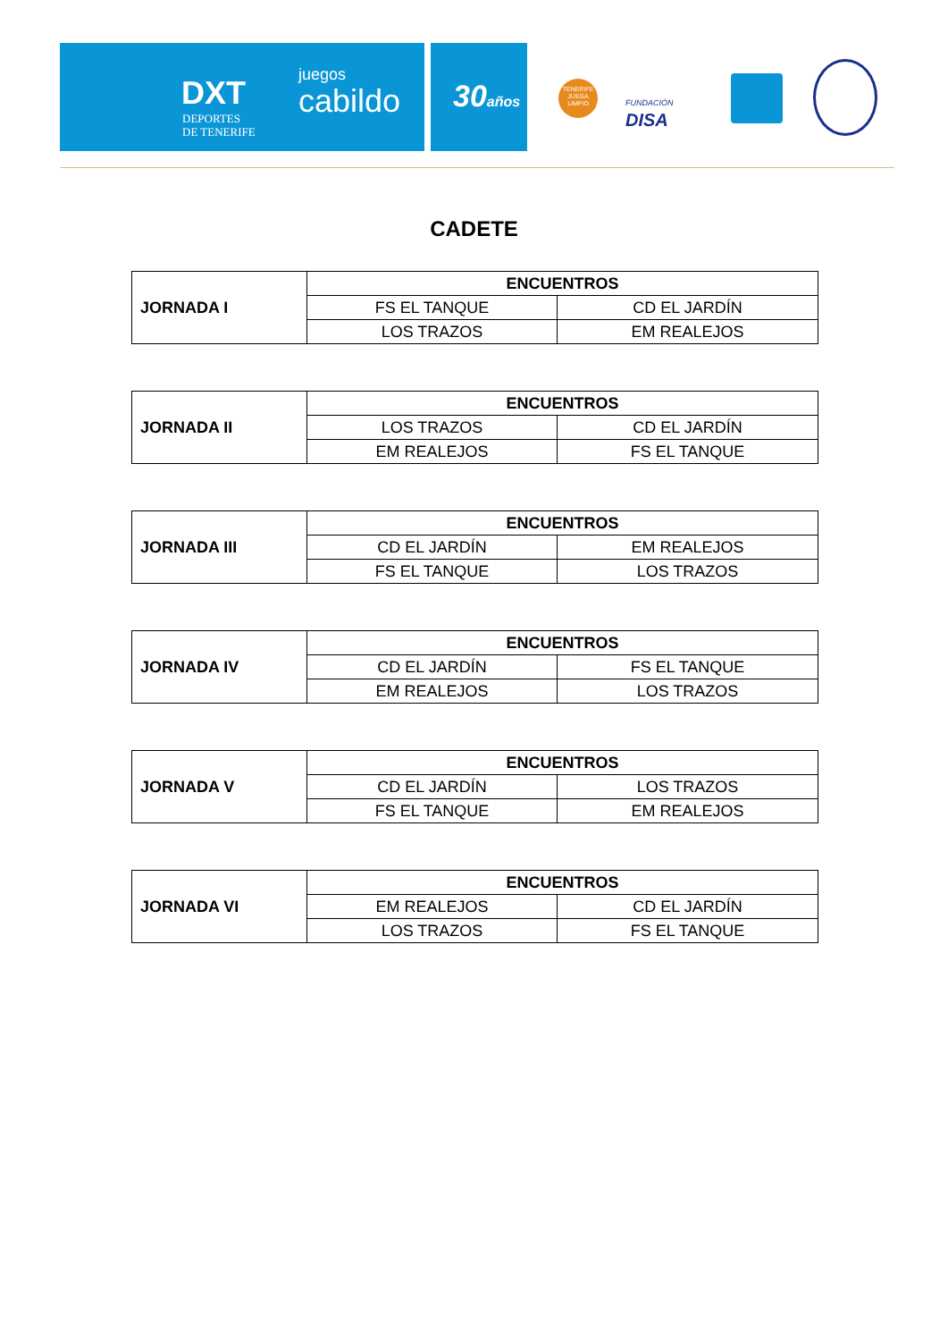DXT
DEPORTES
DE TENERIFE
juegos
cabildo
30años
TENERIFE JUEGA LIMPIO
FUNDACIÓN
DISA
CADETE
| JORNADA I | ENCUENTROS | |
| | FS EL TANQUE | CD EL JARDÍN |
| | LOS TRAZOS | EM REALEJOS |
| JORNADA II | ENCUENTROS | |
| | LOS TRAZOS | CD EL JARDÍN |
| | EM REALEJOS | FS EL TANQUE |
| JORNADA III | ENCUENTROS | |
| | CD EL JARDÍN | EM REALEJOS |
| | FS EL TANQUE | LOS TRAZOS |
| JORNADA IV | ENCUENTROS | |
| | CD EL JARDÍN | FS EL TANQUE |
| | EM REALEJOS | LOS TRAZOS |
| JORNADA V | ENCUENTROS | |
| | CD EL JARDÍN | LOS TRAZOS |
| | FS EL TANQUE | EM REALEJOS |
| JORNADA VI | ENCUENTROS | |
| | EM REALEJOS | CD EL JARDÍN |
| | LOS TRAZOS | FS EL TANQUE |